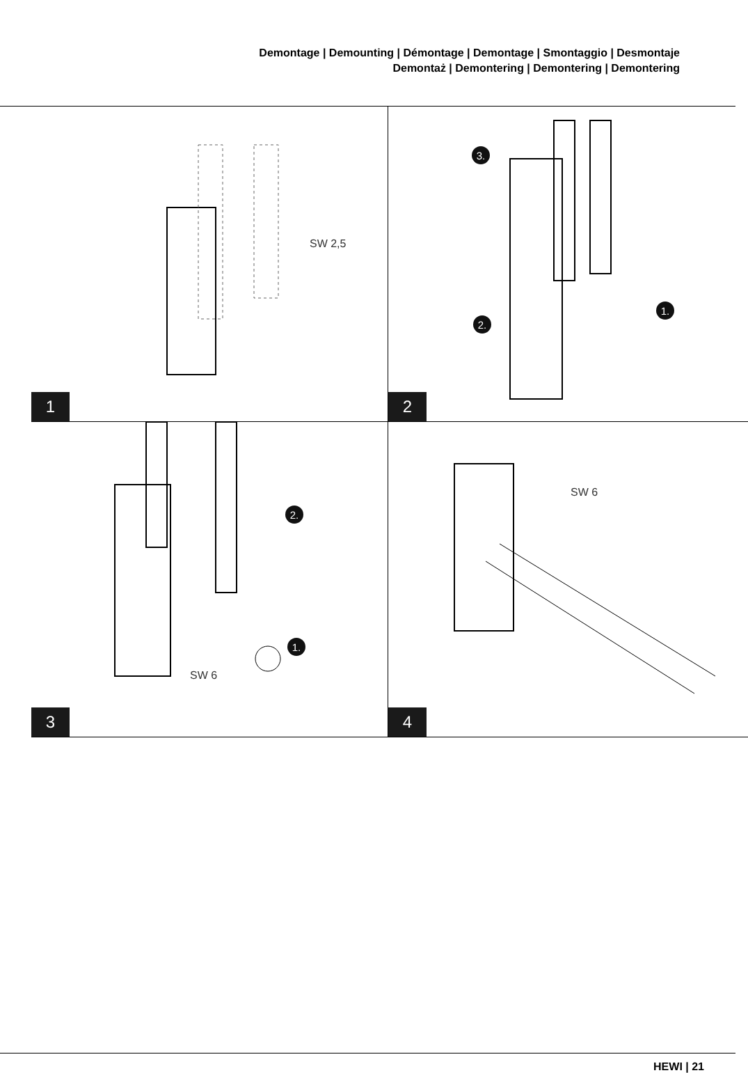Demontage | Demounting | Démontage | Demontage | Smontaggio | Desmontaje
Demontaż | Demontering | Demontering | Demontering
SW 2,5
1
3.
2.
1.
2
2.
1.
SW 6
3
SW 6
4
HEWI | 21